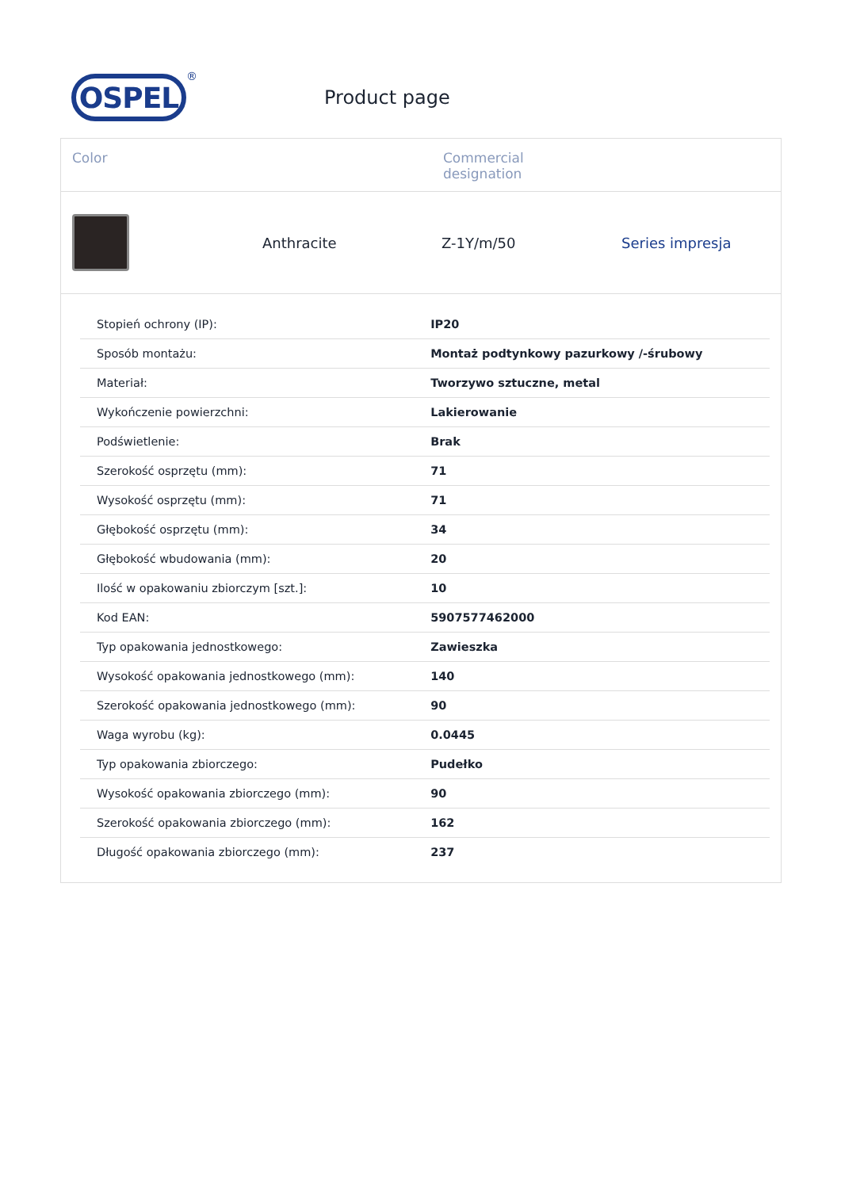OSPEL
®
Product page
Color Commercial
designation
Anthracite Z-1Y/m/50 Series impresja
| Stopień ochrony (IP): | IP20 |
| Sposób montażu: | Montaż podtynkowy pazurkowy /-śrubowy |
| Materiał: | Tworzywo sztuczne, metal |
| Wykończenie powierzchni: | Lakierowanie |
| Podświetlenie: | Brak |
| Szerokość osprzętu (mm): | 71 |
| Wysokość osprzętu (mm): | 71 |
| Głębokość osprzętu (mm): | 34 |
| Głębokość wbudowania (mm): | 20 |
| Ilość w opakowaniu zbiorczym [szt.]: | 10 |
| Kod EAN: | 5907577462000 |
| Typ opakowania jednostkowego: | Zawieszka |
| Wysokość opakowania jednostkowego (mm): | 140 |
| Szerokość opakowania jednostkowego (mm): | 90 |
| Waga wyrobu (kg): | 0.0445 |
| Typ opakowania zbiorczego: | Pudełko |
| Wysokość opakowania zbiorczego (mm): | 90 |
| Szerokość opakowania zbiorczego (mm): | 162 |
| Długość opakowania zbiorczego (mm): | 237 |